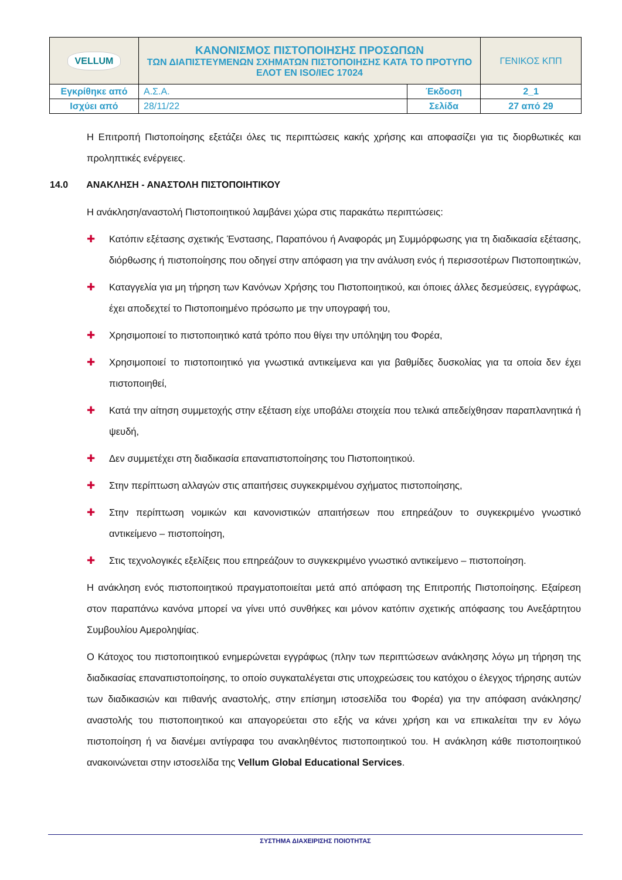| VELLUM | ΚΑΝΟΝΙΣΜΟΣ ΠΙΣΤΟΠΟΙΗΣΗΣ ΠΡΟΣΩΠΩΝ ΤΩΝ ΔΙΑΠΙΣΤΕΥΜΕΝΩΝ ΣΧΗΜΑΤΩΝ ΠΙΣΤΟΠΟΙΗΣΗΣ ΚΑΤΑ ΤΟ ΠΡΟΤΥΠΟ ΕΛΟΤ EN ISO/IEC 17024 | | ΓΕΝΙΚΟΣ ΚΠΠ |
| Εγκρίθηκε από | Α.Σ.Α. | Έκδοση | 2_1 |
| Ισχύει από | 28/11/22 | Σελίδα | 27 από 29 |
Η Επιτροπή Πιστοποίησης εξετάζει όλες τις περιπτώσεις κακής χρήσης και αποφασίζει για τις διορθωτικές και προληπτικές ενέργειες.
14.0 ΑΝΑΚΛΗΣΗ - ΑΝΑΣΤΟΛΗ ΠΙΣΤΟΠΟΙΗΤΙΚΟΥ
Η ανάκληση/αναστολή Πιστοποιητικού λαμβάνει χώρα στις παρακάτω περιπτώσεις:
✚ Κατόπιν εξέτασης σχετικής Ένστασης, Παραπόνου ή Αναφοράς μη Συμμόρφωσης για τη διαδικασία εξέτασης, διόρθωσης ή πιστοποίησης που οδηγεί στην απόφαση για την ανάλυση ενός ή περισσοτέρων Πιστοποιητικών,
✚ Καταγγελία για μη τήρηση των Κανόνων Χρήσης του Πιστοποιητικού, και όποιες άλλες δεσμεύσεις, εγγράφως, έχει αποδεχτεί το Πιστοποιημένο πρόσωπο με την υπογραφή του,
✚ Χρησιμοποιεί το πιστοποιητικό κατά τρόπο που θίγει την υπόληψη του Φορέα,
✚ Χρησιμοποιεί το πιστοποιητικό για γνωστικά αντικείμενα και για βαθμίδες δυσκολίας για τα οποία δεν έχει πιστοποιηθεί,
✚ Κατά την αίτηση συμμετοχής στην εξέταση είχε υποβάλει στοιχεία που τελικά απεδείχθησαν παραπλανητικά ή ψευδή,
✚ Δεν συμμετέχει στη διαδικασία επαναπιστοποίησης του Πιστοποιητικού.
✚ Στην περίπτωση αλλαγών στις απαιτήσεις συγκεκριμένου σχήματος πιστοποίησης,
✚ Στην περίπτωση νομικών και κανονιστικών απαιτήσεων που επηρεάζουν το συγκεκριμένο γνωστικό αντικείμενο – πιστοποίηση,
✚ Στις τεχνολογικές εξελίξεις που επηρεάζουν το συγκεκριμένο γνωστικό αντικείμενο – πιστοποίηση.
Η ανάκληση ενός πιστοποιητικού πραγματοποιείται μετά από απόφαση της Επιτροπής Πιστοποίησης. Εξαίρεση στον παραπάνω κανόνα μπορεί να γίνει υπό συνθήκες και μόνον κατόπιν σχετικής απόφασης του Ανεξάρτητου Συμβουλίου Αμεροληψίας.
Ο Κάτοχος του πιστοποιητικού ενημερώνεται εγγράφως (πλην των περιπτώσεων ανάκλησης λόγω μη τήρηση της διαδικασίας επαναπιστοποίησης, το οποίο συγκαταλέγεται στις υποχρεώσεις του κατόχου ο έλεγχος τήρησης αυτών των διαδικασιών και πιθανής αναστολής, στην επίσημη ιστοσελίδα του Φορέα) για την απόφαση ανάκλησης/αναστολής του πιστοποιητικού και απαγορεύεται στο εξής να κάνει χρήση και να επικαλείται την εν λόγω πιστοποίηση ή να διανέμει αντίγραφα του ανακληθέντος πιστοποιητικού του. Η ανάκληση κάθε πιστοποιητικού ανακοινώνεται στην ιστοσελίδα της Vellum Global Educational Services.
ΣΥΣΤΗΜΑ ΔΙΑΧΕΙΡΙΣΗΣ ΠΟΙΟΤΗΤΑΣ